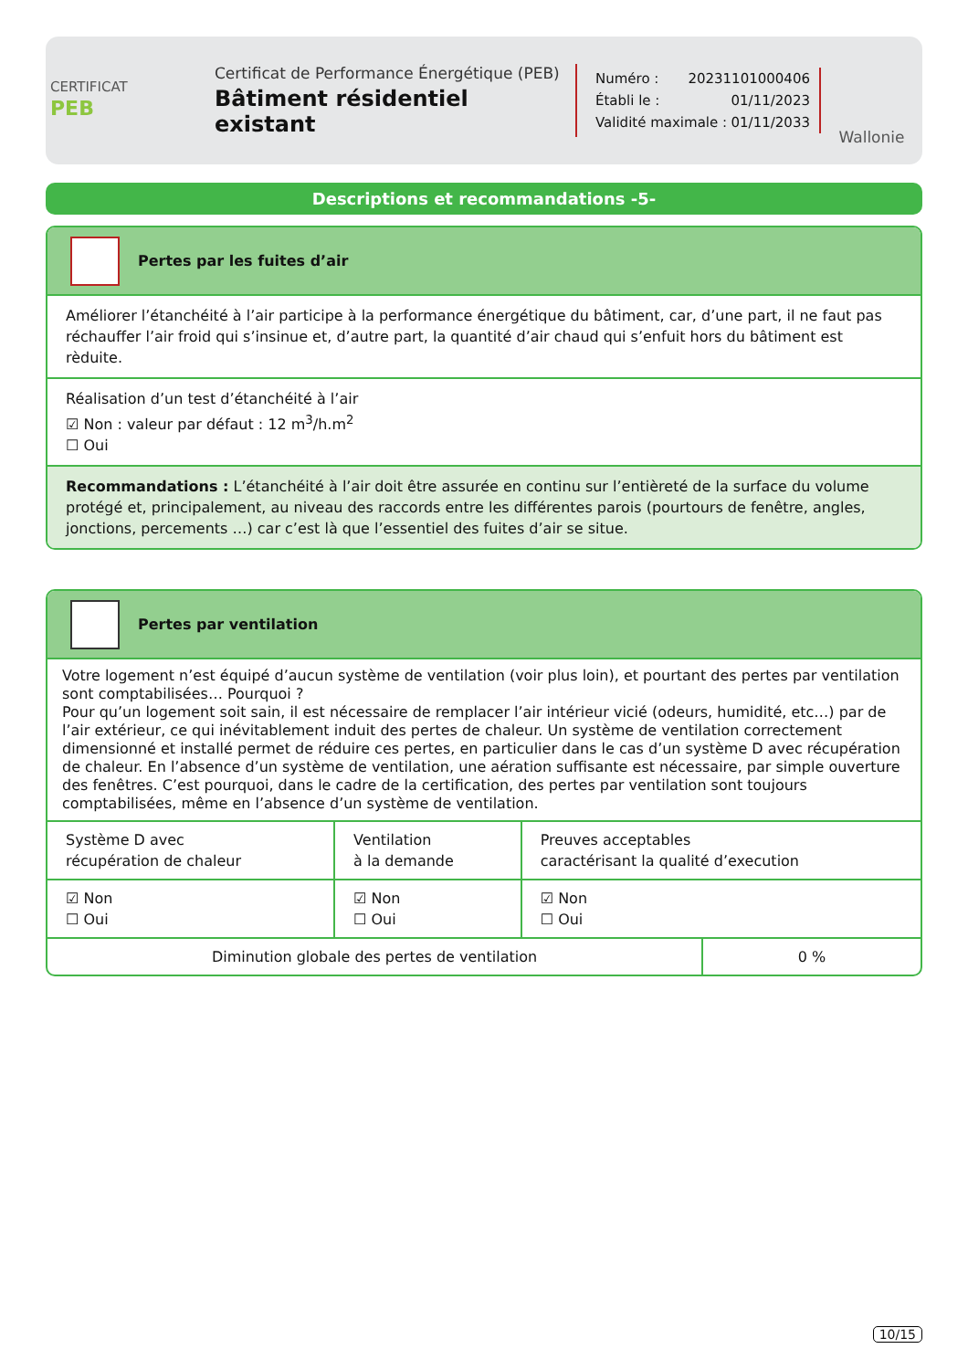CERTIFICAT
PEB
Certificat de Performance Énergétique (PEB)
Bâtiment résidentiel existant
Numéro : 20231101000406
Établi le : 01/11/2023
Validité maximale : 01/11/2033
Wallonie
Descriptions et recommandations -5-
Pertes par les fuites d’air
Améliorer l’étanchéité à l’air participe à la performance énergétique du bâtiment, car, d’une part, il ne faut pas réchauffer l’air froid qui s’insinue et, d’autre part, la quantité d’air chaud qui s’enfuit hors du bâtiment est rèduite.
Réalisation d’un test d’étanchéité à l’air
☑ Non : valeur par défaut : 12 m<sup>3</sup>/h.m<sup>2</sup>
☐ Oui
Recommandations : L’étanchéité à l’air doit être assurée en continu sur l’entièreté de la surface du volume protégé et, principalement, au niveau des raccords entre les différentes parois (pourtours de fenêtre, angles, jonctions, percements …) car c’est là que l’essentiel des fuites d’air se situe.
Pertes par ventilation
Votre logement n’est équipé d’aucun système de ventilation (voir plus loin), et pourtant des pertes par ventilation sont comptabilisées… Pourquoi ?
Pour qu’un logement soit sain, il est nécessaire de remplacer l’air intérieur vicié (odeurs, humidité, etc…) par de l’air extérieur, ce qui inévitablement induit des pertes de chaleur. Un système de ventilation correctement dimensionné et installé permet de réduire ces pertes, en particulier dans le cas d’un système D avec récupération de chaleur. En l’absence d’un système de ventilation, une aération suffisante est nécessaire, par simple ouverture des fenêtres. C’est pourquoi, dans le cadre de la certification, des pertes par ventilation sont toujours comptabilisées, même en l’absence d’un système de ventilation.
| Système D avec récupération de chaleur | Ventilation à la demande | Preuves acceptables caractérisant la qualité d’execution |
| ☑ Non ☐ Oui | ☑ Non ☐ Oui | ☑ Non ☐ Oui |
| Diminution globale des pertes de ventilation | 0 % |
10/15